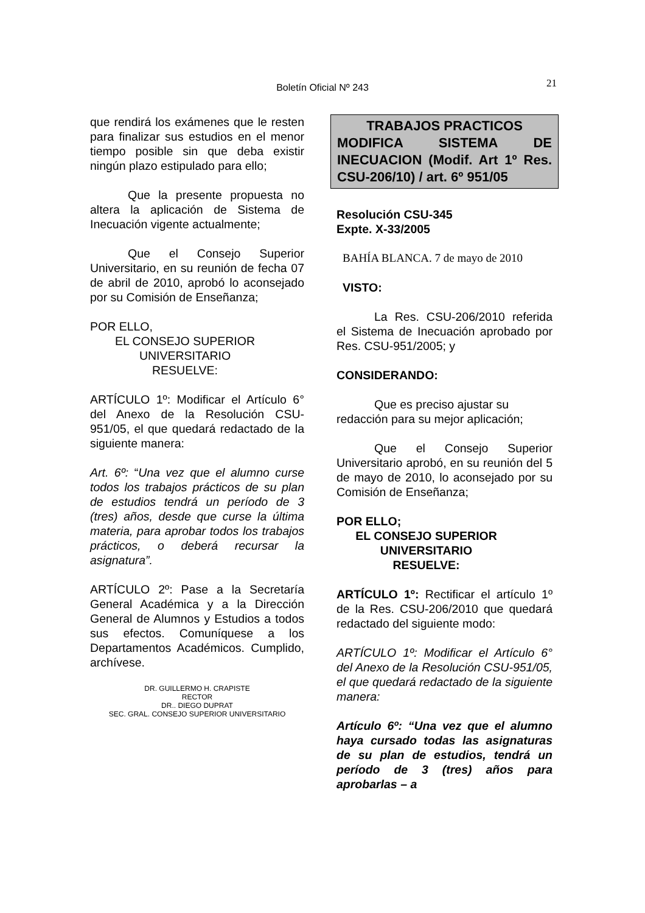Boletín Oficial Nº 243
21
que rendirá los exámenes que le resten para finalizar sus estudios en el menor tiempo posible sin que deba existir ningún plazo estipulado para ello;
Que la presente propuesta no altera la aplicación de Sistema de Inecuación vigente actualmente;
Que el Consejo Superior Universitario, en su reunión de fecha 07 de abril de 2010, aprobó lo aconsejado por su Comisión de Enseñanza;
POR ELLO,
EL CONSEJO SUPERIOR
UNIVERSITARIO
RESUELVE:
ARTÍCULO 1º: Modificar el Artículo 6° del Anexo de la Resolución CSU-951/05, el que quedará redactado de la siguiente manera:
Art. 6º: “Una vez que el alumno curse todos los trabajos prácticos de su plan de estudios tendrá un período de 3 (tres) años, desde que curse la última materia, para aprobar todos los trabajos prácticos, o deberá recursar la asignatura”.
ARTÍCULO 2º: Pase a la Secretaría General Académica y a la Dirección General de Alumnos y Estudios a todos sus efectos. Comuníquese a los Departamentos Académicos. Cumplido, archívese.
DR. GUILLERMO H. CRAPISTE
RECTOR
DR.. DIEGO DUPRAT
SEC. GRAL. CONSEJO SUPERIOR UNIVERSITARIO
TRABAJOS PRACTICOS
MODIFICA SISTEMA DE INECUACION (Modif. Art 1º Res. CSU-206/10) / art. 6º 951/05
Resolución CSU-345
Expte. X-33/2005
BAHÍA BLANCA. 7 de mayo de 2010
VISTO:
La Res. CSU-206/2010 referida el Sistema de Inecuación aprobado por Res. CSU-951/2005; y
CONSIDERANDO:
Que es preciso ajustar su redacción para su mejor aplicación;
Que el Consejo Superior Universitario aprobó, en su reunión del 5 de mayo de 2010, lo aconsejado por su Comisión de Enseñanza;
POR ELLO;
EL CONSEJO SUPERIOR
UNIVERSITARIO
RESUELVE:
ARTÍCULO 1º: Rectificar el artículo 1º de la Res. CSU-206/2010 que quedará redactado del siguiente modo:
ARTÍCULO 1º: Modificar el Artículo 6° del Anexo de la Resolución CSU-951/05, el que quedará redactado de la siguiente manera:
Artículo 6º: “Una vez que el alumno haya cursado todas las asignaturas de su plan de estudios, tendrá un período de 3 (tres) años para aprobarlas – a